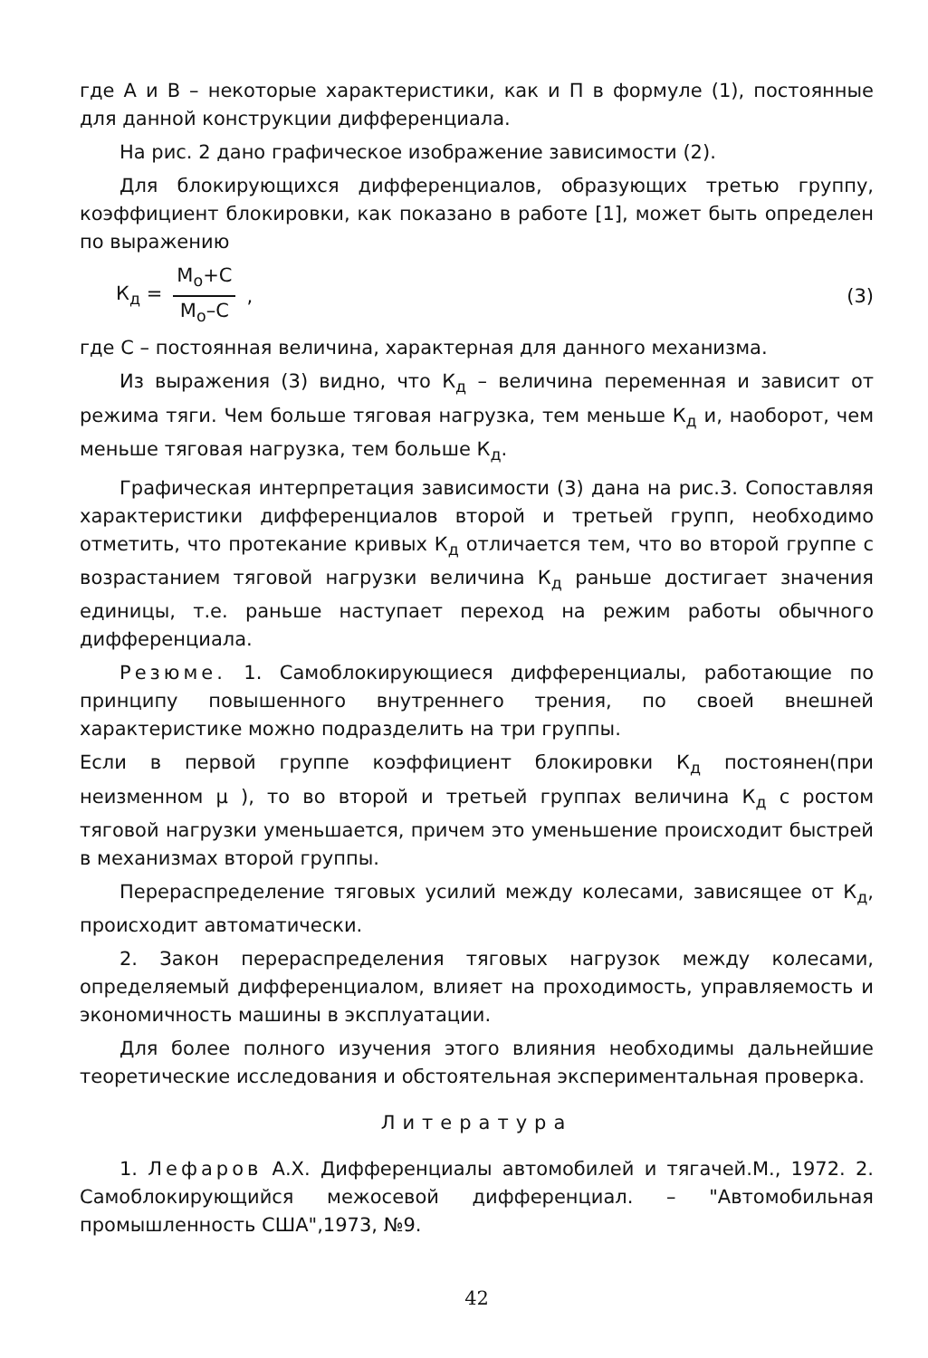где А и В – некоторые характеристики, как и П в формуле (1), постоянные для данной конструкции дифференциала.
На рис. 2 дано графическое изображение зависимости (2).
Для блокирующихся дифференциалов, образующих третью группу, коэффициент блокировки, как показано в работе [1], может быть определен по выражению
К<sub>д</sub> =
М<sub>о</sub>+С
М<sub>о</sub>–С
, (3)
где С – постоянная величина, характерная для данного механизма.
Из выражения (3) видно, что К<sub>д</sub> – величина переменная и зависит от режима тяги. Чем больше тяговая нагрузка, тем меньше К<sub>д</sub> и, наоборот, чем меньше тяговая нагрузка, тем больше К<sub>д</sub>.
Графическая интерпретация зависимости (3) дана на рис.3. Сопоставляя характеристики дифференциалов второй и третьей групп, необходимо отметить, что протекание кривых К<sub>д</sub> отличается тем, что во второй группе с возрастанием тяговой нагрузки величина К<sub>д</sub> раньше достигает значения единицы, т.е. раньше наступает переход на режим работы обычного дифференциала.
Резюме. 1. Самоблокирующиеся дифференциалы, работающие по принципу повышенного внутреннего трения, по своей внешней характеристике можно подразделить на три группы.
Если в первой группе коэффициент блокировки К<sub>д</sub> постоянен(при неизменном μ ), то во второй и третьей группах величина К<sub>д</sub> с ростом тяговой нагрузки уменьшается, причем это уменьшение происходит быстрей в механизмах второй группы.
Перераспределение тяговых усилий между колесами, зависящее от К<sub>д</sub>, происходит автоматически.
2. Закон перераспределения тяговых нагрузок между колесами, определяемый дифференциалом, влияет на проходимость, управляемость и экономичность машины в эксплуатации.
Для более полного изучения этого влияния необходимы дальнейшие теоретические исследования и обстоятельная экспериментальная проверка.
Литература
1. Лефаров А.Х. Дифференциалы автомобилей и тягачей.М., 1972. 2. Самоблокирующийся межосевой дифференциал. – "Автомобильная промышленность США",1973, №9.
42